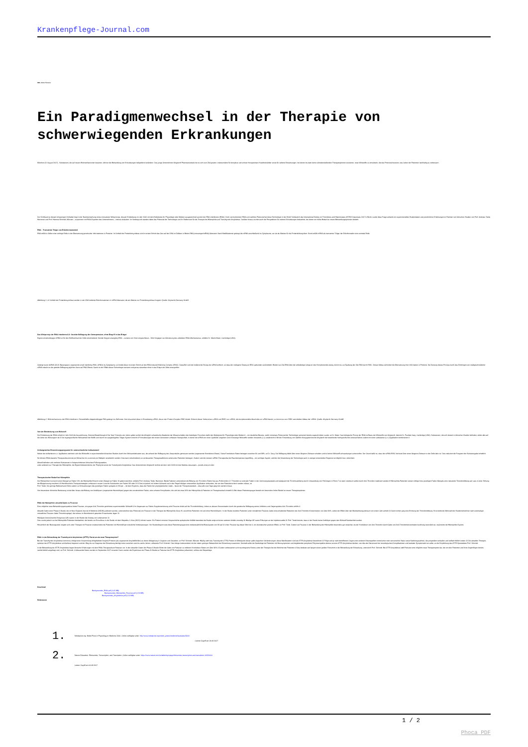Krankenpflege-Journal.com
RNA-Interferenz
Ein Paradigmenwechsel in der Therapie von schwerwiegenden Erkrankungen
München (9. August 2017) - Substanzen, die auf neuen Wirkmechanismen basieren, können die Behandlung von Erkrankungen tiefgreifend verändern. Das junge Unternehmen Alnylam® Pharmaceuticals hat es sich zum Ziel gesetzt, insbesondere für komplexe und schwer therapierbare Krankheitsbilder sowie für seltene Erkrankungen, bei denen bis dato keine zufriedenstellenden Therapieoptionen existieren, neue Wirkstoffe zu entwickeln, die das Potenzial besitzen, das Leben der Patienten nachhaltig zu verbessern.
Der Schlüssel zu diesem ehrgeizigen Vorhaben liegt in der Nutzbarmachung eines innovativen Wirkprinzips, dessen Entdeckung im Jahr 2006 mit dem Nobelpreis für Physiologie oder Medizin ausgezeichnet wurde1 der RNA-Interferenz (RNAi). Doch wie funktioniert RNAi und welches Potenzial hat diese Technologie in der Klinik? Anlässlich des International Society on Thrombosis and Haemostasis (ISTH) Kongresses 2017 in Berlin wurde diese Frage anhand von experimentellen Studiendaten und persönlichen Erfahrungen im Rahmen von klinischen Studien von Prof. Andreas Tiede, Hannover und Prof. Hartmut Schmidt, Münster – zusammen mit RNAi-Experten des Unternehmens – intensiv diskutiert. Im Vordergrund standen dabei das Potenzial der Technologie und ihr Stellenwert für die Therapie bei Hämophilie und Transthyretin Amyloidose. Darüber hinaus wurden auch die Perspektiven für weitere Erkrankungen beleuchtet, bei denen ein hoher Bedarf an neuen Behandlungsoptionen besteht.
RNA – Transienter Träger von Erbinformationen2
RNA erfüllt in Zellen eine wichtige Rolle in der Übersetzung genetischer Informationen in Proteine. Im Vorfeld der Proteinbiosynthese wird im ersten Schritt das Gen auf der DNA im Zellkern in Boten-RNA (messenger/mRNA) übersetzt. Nach Modifikationen gelangt die mRNA anschließend ins Zytoplasma, wo sie als Matrize für die Proteinbildung dient. Somit erfüllt mRNA als transienter Träger der Erbinformation eine zentrale Rolle.
Abbildung 1: Im Vorfeld der Proteinbiosynthese werden in der DNA kodierte Erbinformationen in mRNA übersetzt, die als Matrize zur Proteinbiosynthese fungiert. Quelle: Alnylam® Germany GmbH.
Das Wirkprinzip der RNA-Interferenz3,4: Gezielte Stilllegung der Genexpression, ohne Eingriff in das Erbgut
Eigene einzelsträngige mRNA ist für den Stoffwechsel der Zelle entscheidend; fremde Doppel-strang(ds)-RNA – zumeist von Viren eingeschleust – führt hingegen zur Aktivierung des zellulären RNAi-Mechanismus, erklärte Dr. Martin Maier, Cambridge (USA).
Gelangt kurze dsRNA (19-21 Basenpaare; sogenannte small interfering RNA, siRNA) ins Zytoplasma, so bindet diese im ersten Schritt an den RNA-Induced Silencing Complex (RISC). Daraufhin wird der kodierende Strang der siRNA entfernt, so dass der codogene Strang an RISC gebunden zurückbleibt. Bindet nun Ziel-RNA über die vollständige Länge an den Komplementär-strang, kommt es zur Spaltung der Ziel-RNA durch RISC. Dieser Abbau verhindert die Übersetzung ihrer Information in Proteine. Die Nutzung dieses Prinzips durch das Einbringen von maßgeschneiderter siRNA erlaubt so die gezielte Stilllegung jeglicher Gene auf RNA-Ebene. Damit ist der Effekt dieser Technologie transient und genau steuerbar ohne in das Erbgut der Zelle einzugreifen.
Abbildung 2: Wirkmechanismus der RNA-Interferenz. Extrazelluläre doppelsträngige RNA gelangt ins Zellinnere. Dort dissoziiert diese in Einzelstrang siRNA, die an den Protein-Komplex RISC bindet. Erkennt dieser Verbund aus siRNA und RISC nun mRNA, die komplementäre Abschnitte zur siRNA besitzt, so kommt es zum RISC-vermittelten Abbau der mRNA. Quelle: Alnylam® Germany GmbH.
Von der Entdeckung zum Wirkstoff
Die Entdeckung der RNAi erhielt im Jahr 2002 die Auszeichnung „Science Breakthrough of the Year“;5 bereits vier Jahre später verlieh die königlich schwedische Akademie der Wissenschaften den beteiligten Forschern dafür den Nobelpreis für Physiologie oder Medizin1 – ein deutlicher Beweis, welch immenses Potenzial der Technologie seinerzeit bereits zugeschrieben wurde, so Dr. Maier. Das biologische Prinzip der RNAi ist Basis der Wirkstoffe von Alnylam®, betonte Dr. Pushkal Garg, Cambridge (USA). Substanzen, die sich derzeit in klinischen Studien befinden, zielen alle auf die Leber als Wirkungsort ab.4 Die organspezifische Wirksamkeit der Stoffe wird durch ein ausgeklügeltes Träger-System erreicht.4 Formulierungen der ersten Generation umfassen Nanopartikel, in denen die siRNA von einer Lipidhülle umgeben sind.4 Derartige Wirkstoffe werden intravenös (i.v.) verabreicht.4 Mit der Entwicklung von GalNAc-Konjugaten konnte Alnylam® die bestehende hochspezifische Leberaufnahme zudem mit einer subkutanen (s.c.) Applikation kombinieren.4
Umfangreiches Entwicklungsprogramm für unterschiedliche Indikationen4
Neben der einfacheren s.c. Applikation zeichnen sich die Wirkstoffe in experimentellen klinischen Studien durch ihre Wirksamkeitsraten aus, die anhand der Stilllegung des Genprodukts gemessen werden (sogenannte Knockdown-Raten). Diese Knockdown-Raten betragen zwischen 80 und 99%, so Dr. Garg. Die Stilllegung bleibt über einen längeren Zeitraum erhalten und ist keinen Wirkstoff-schwankungen unterworfen. Der Grund dafür ist, dass der siRNA-RISC-Verbund über einen längeren Zeitraum in der Zelle aktiv ist. Dies reduziert die Frequenz der Substanzgabe erheblich.
So können RNAi-basierte Therapeutika einmal pro Monat bis hin zu einmal pro Halbjahr verabreicht werden. Dies kann entscheidend zur verbesserten Therapieadhärenz seitens des Patienten beitragen. Zudem sind die meisten siRNA-Therapeutika bei Raumtemperatur lagerfähig – ein wichtiger Aspekt, welcher die Verwendung der Technologie auch in weniger entwickelten Regionen ermöglicht bzw. erleichtert.
Aktuell befinden sich mehrere Substanzen in fortgeschrittenen klinischen Prüfungsstadien,
unter anderem zur Therapie der Hämophilie, der Hypercholesterinämie, der Porphyrie sowie der Transthyretin Amyloidose. Das Unternehmen Alnylam® rechnet ab dem Jahr 2018 mit drei Marktzu-lassungen – jeweils eine pro Jahr.
Therapeutischer Bedarf bei Hämophilie
Die Hämophilie A ist durch einen Mangel an Faktor VIII, die Hämophilie B durch einen Mangel an Faktor IX gekennzeichnet, erklärte Prof. Andreas Tiede, Hannover. Beide Faktoren unterstützen die Bildung von Thrombin (Faktor IIa) aus Prothrombin.6,7 Thrombin ist zentraler Faktor in der Gerinnungskaskade und katalysiert die Thrombusbildung durch Umwandlung von Fibrinogen in Fibrin;7 es kann wiederum selbst durch Anti-Thrombin inaktiviert werden.8 Hämophilie-Patienten weisen infolge ihres jeweiligen Faktor-Mangels eine reduzierte Thrombinbildung auf, was in einer Störung der Blutgerinnung resultiert.6-8 Herkömmliche Therapiestrategien umfassen in erster Linie die Substitution von Faktor VIII oder IX.9 Dies ist jedoch mit hohem Aufwand und in der Regel häufiger intravenöser Applikation verbunden, die von den Patienten erlernt werden müsse, so
Prof. Tiede. Die geringe Halbwertszeit führe zudem zu Schwankungen des jeweiligen Faktor-spiegels im Körper – mit dem Ergebnis, dass der Faktor bei prophylaktischer Gabe – heute der Therapiestandard – etwa alle zwei Tage gespritzt werden müsse.
Von besonderer klinischer Bedeutung ist darüber hinaus die Bildung von Antikörpern (sogenannte Hemmkörper) gegen den verabreichten Faktor, eine schwere Komplikation, die sich bei etwa 30% der Hämophilie-A-Patienten im Therapieverlauf einstellt.10 Bei dieser Patientengruppe besteht ein besonders hoher Bedarf an neuen Therapieoptionen.
RNAi bei Hämophilie: aktuelle Daten zu Fitusiran
Eine mögliche neue Behandlungsperspektive bietet Fitusiran, ein gegen Anti-Thrombin gerichteter experimenteller Wirkstoff.4 Im Gegensatz zur Faktor-Supplementierung wirkt Fitusiran direkt auf die Thrombinbildung, indem es dessen Konzentration durch die genetische Stilllegung seines Inhibitors und Gegenspielers Anti-Thrombin erhöht.4
Aktuelle Daten einer Phase-II-Studie, die im New England Journal of Medicine (NEJM) publiziert wurden, unterstreichen das Potenzial von Fitusiran in der Therapie der Hämophilie A bzw. B, sowohl bei Patienten mit und ohne Hemmkörpern. In der Studie erzielten Patienten unter monatlicher Fitusiran-Gabe eine anhaltende Reduktion der Anti-Thrombin-Konzentration von über 80%, wobei der Effekt über den Beobachtungszeitraum von einem Jahr anhielt.11 Damit einher ging eine Erholung der Thrombinbildung: So erzielte die Mehrzahl der Studienteilnehmer nach zweimaliger monatlicher Fitusiran-Gabe Thrombinspiegel, die nahezu im Normbereich gesunder Erwachsener lagen.11
Häufigste Unerwünschte Ereignisse (UE) waren in der Studie der Anstieg von Leberwerten.11
Dies wurde jedoch nur bei Hämophilie-Patienten beobachtet, die bereits vor Einschluss in die Studie mit dem Hepatitis-C-Virus (HCV) infiziert waren. Ein Patient mit einer Vorgeschichte epileptischer Anfälle beendete die Studie aufgrund eines weiteren Anfalls vorzeitig.11 Häufige UE waren Rötungen an der Injektionsstelle.11 Prof. Tiede betonte, dass in der Studie keine Antikörper gegen den Wirkstoff beobachtet wurden.
Hinsichtlich der Blutungsraten zeigten sich unter Therapie mit Fitusiran insbesondere bei Patienten mit Hemmkörpern deutliche Verbesserungen. Vor Studienbeginn wies diese Patientengruppe eine mediane jährliche Blutungsrate von 38 auf.11 Unter Fitusiran lag dieser Wert bei 0, ein dramatischer positiver Effekt, so Prof. Tiede. Zudem sei Fitusiran in der Behandlung der Hämophilie besonders gut steuerbar, da der Knockdown von Anti-Thrombin durch Gabe von Anti-Thrombinkonzentraten kurzfristig reversibel sei, resümierte der Hämophilie-Experte.
RNAi in der Behandlung der Transthyretin Amyloidose (ATTR): Patisiran als neue Therapieoption?
Bei der Transthyretin Amyloidose kommt es infolge einer Ansammlung fehlgefalteter Amyloid-Proteine (als sogenannte Amyloidfibrillen) zu deren Ablagerung in Organen und Geweben, so Prof. Schmidt, Münster. Häufig steht das Transthyretin (TTR)-Protein im Mittelpunkt dieser patho-logischen Veränderungen; diese Manifestation wird als ATTR-Amyloidose bezeichnet.12 Folge sind je nach betroffenem Organ unter anderem Neuropathien motorischer oder sensorischer Natur sowie Kardiomyopathien, die progredient verlaufen und vielfach tödlich enden.12 Die aktuellen Therapie-optionen bei ATTR-Amyloidose sind äußerst begrenzt und der Weg bis zur Diagnose der Erkrankung beträgt meist zwischen zwei bis sechs Jahren, erläuterte Prof. Schmidt. Dies hänge insbesondere mit der relativ geringen Bekanntheit der Erkrankung zusammen. Deshalb sollte der Kardiologe bei Patienten mit Herzsymptomen und begleitender peripherer Polyneuropathie ebenso an eine ATTR-Amyloidose denken, wie dies der Nervenarzt bei neurologischen Komplikationen und kardialer Symptomatik tun sollte, so die Empfehlung des ATTR-Spezialisten Prof. Schmidt.
In der Behandlung der ATTR-Amyloidose liegen klinische Erfahrungen mit dem RNAi-Therapeutikum Patisiran vor. In den aktuellen Daten der Phase-II-Studie führte die Gabe von Patisiran zu mittleren Knockdown-Raten von über 80%.4 Zudem verbesserten sich neurologische Scores unter der Therapie bei der Mehrheit der Patienten.4 Dies bedeute seit langem einen großen Fortschritt in der Behandlung der Erkrankung, unterstrich Prof. Schmidt. Bei ATTR-Amyloidose stellt Patisiran eine mögliche neue Therapieoption dar, die von den Patienten und ihren Angehörigen bereits nachdrücklich angefragt wird, so Prof. Schmidt. Umfassende Daten werden im September 2017 erwartet: Dann werden die Ergebnisse der Phase-III-Studie zu Patisiran bei ATTR-Amyloidose präsentiert, schloss der Hepatologe.
Download
Backgrounder_RNAi.pdf (1,65 MB)
Backgrounder_Hämophilie_Fitusiran.pdf (1,53 MB)
Backgrounder_Amyloidose.pdf (1,52 MB)
Referenzen
1.
Nobelprize.org. Nobel Prize in Physiology or Medicine 2006. Online verfügbar unter: http://www.nobelprize.org/nobel_prizes/medicine/laureates/2006/
- Letzter Zugriff am 04.08.2017.
2.
Nature Education. Ribosomes, Transcription, and Translation. Online verfügbar unter: https://www.nature.com/scitable/topicpage/ribosomes-transcription-and-translation-14120660
Letzter Zugriff am 04.08.2017.
1 / 2
Phoca PDF